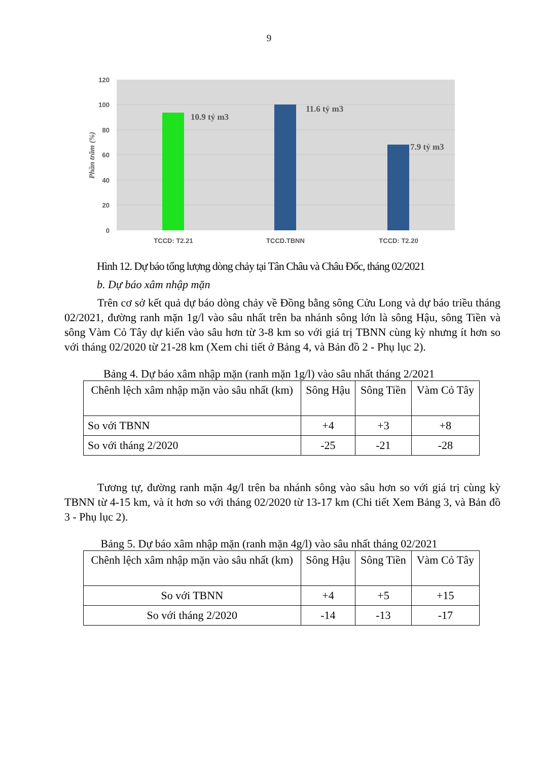9
120
100
80
60
40
20
0
Phần trăm (%)
10.9 tỷ m3
11.6 tỷ m3
7.9 tỷ m3
TCCD: T2.21
TCCD.TBNN
TCCD: T2.20
Hình 12. Dự báo tổng lượng dòng chảy tại Tân Châu và Châu Đốc, tháng 02/2021
b. Dự báo xâm nhập mặn
Trên cơ sở kết quả dự báo dòng chảy về Đồng bằng sông Cửu Long và dự báo triều tháng 02/2021, đường ranh mặn 1g/l vào sâu nhất trên ba nhánh sông lớn là sông Hậu, sông Tiền và sông Vàm Cỏ Tây dự kiến vào sâu hơn từ 3-8 km so với giá trị TBNN cùng kỳ nhưng ít hơn so với tháng 02/2020 từ 21-28 km (Xem chi tiết ở Bảng 4, và Bản đồ 2 - Phụ lục 2).
Bảng 4. Dự báo xâm nhập mặn (ranh mặn 1g/l) vào sâu nhất tháng 2/2021
| Chênh lệch xâm nhập mặn vào sâu nhất (km) | Sông Hậu | Sông Tiền | Vàm Cỏ Tây |
| So với TBNN | +4 | +3 | +8 |
| So với tháng 2/2020 | -25 | -21 | -28 |
Tương tự, đường ranh mặn 4g/l trên ba nhánh sông vào sâu hơn so với giá trị cùng kỳ TBNN từ 4-15 km, và ít hơn so với tháng 02/2020 từ 13-17 km (Chi tiết Xem Bảng 3, và Bản đồ 3 - Phụ lục 2).
Bảng 5. Dự báo xâm nhập mặn (ranh mặn 4g/l) vào sâu nhất tháng 02/2021
| Chênh lệch xâm nhập mặn vào sâu nhất (km) | Sông Hậu | Sông Tiền | Vàm Cỏ Tây |
| So với TBNN | +4 | +5 | +15 |
| So với tháng 2/2020 | -14 | -13 | -17 |